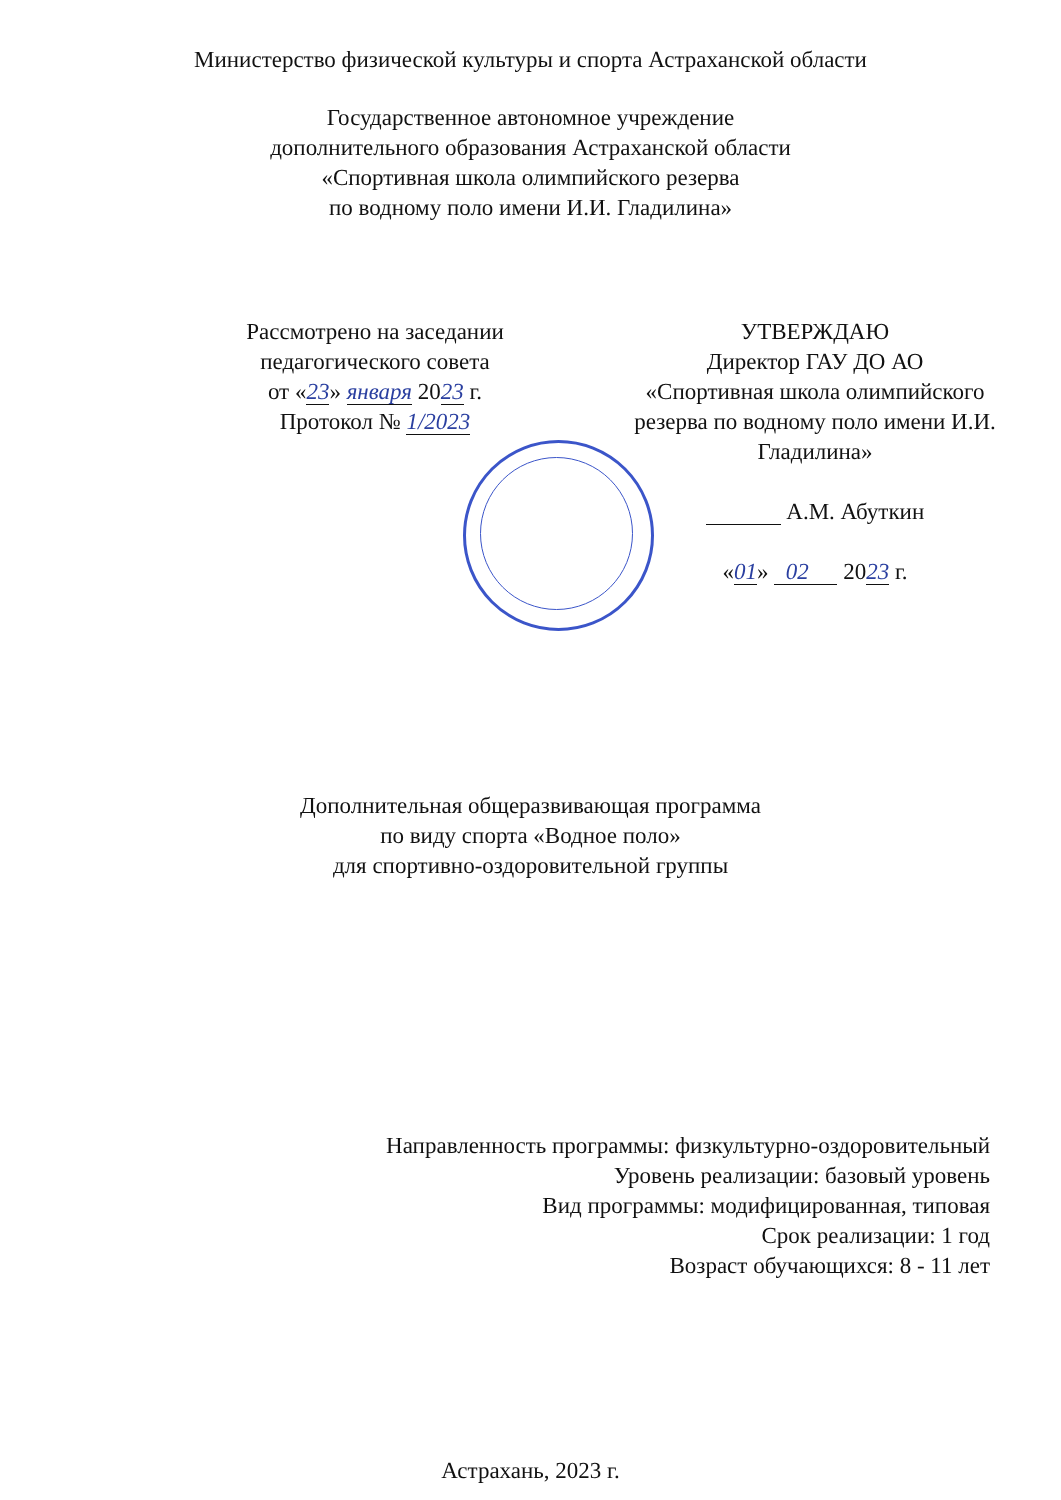Министерство физической культуры и спорта Астраханской области
Государственное автономное учреждение
дополнительного образования Астраханской области
«Спортивная школа олимпийского резерва
по водному поло имени И.И. Гладилина»
Рассмотрено на заседании
педагогического совета
от «23» января 2023 г.
Протокол № 1/2023
УТВЕРЖДАЮ
Директор ГАУ ДО АО
«Спортивная школа олимпийского резерва по водному поло имени И.И. Гладилина»
А.М. Абуткин
«01» 02 2023 г.
Дополнительная общеразвивающая программа
по виду спорта «Водное поло»
для спортивно-оздоровительной группы
Направленность программы: физкультурно-оздоровительный
Уровень реализации: базовый уровень
Вид программы: модифицированная, типовая
Срок реализации: 1 год
Возраст обучающихся: 8 - 11 лет
Астрахань, 2023 г.